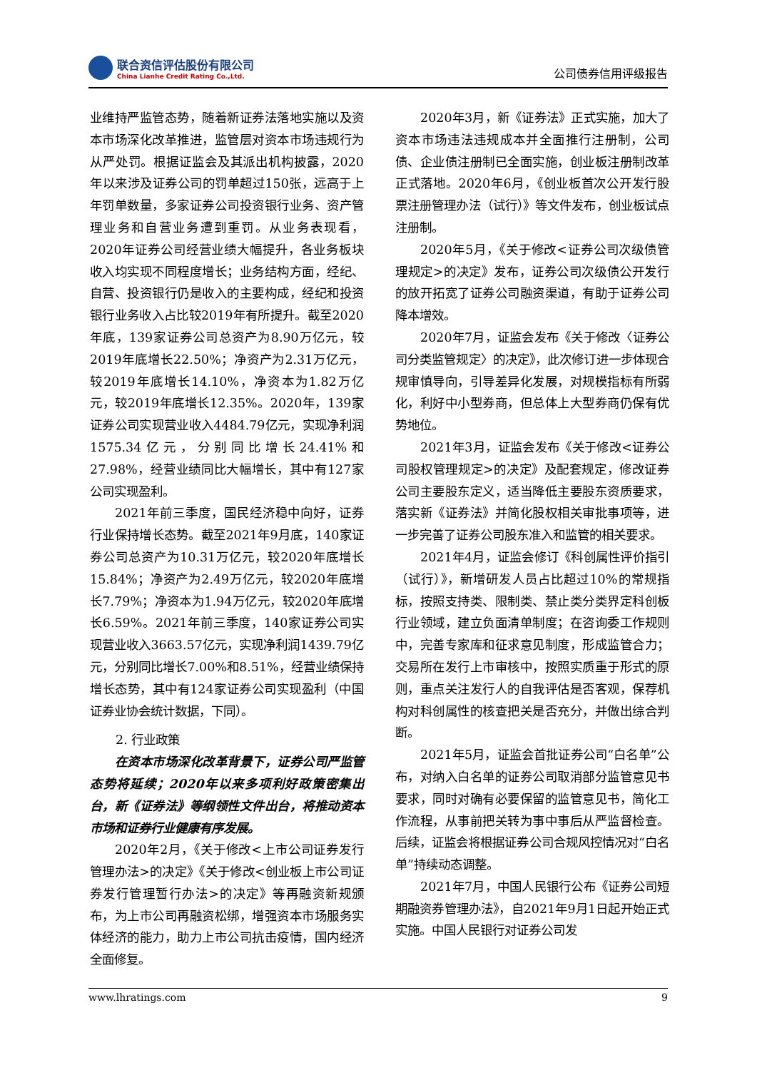联合资信评估股份有限公司
China Lianhe Credit Rating Co.,Ltd.
公司债券信用评级报告
业维持严监管态势，随着新证券法落地实施以及资本市场深化改革推进，监管层对资本市场违规行为从严处罚。根据证监会及其派出机构披露，2020年以来涉及证券公司的罚单超过150张，远高于上年罚单数量，多家证券公司投资银行业务、资产管理业务和自营业务遭到重罚。从业务表现看，2020年证券公司经营业绩大幅提升，各业务板块收入均实现不同程度增长；业务结构方面，经纪、自营、投资银行仍是收入的主要构成，经纪和投资银行业务收入占比较2019年有所提升。截至2020年底，139家证券公司总资产为8.90万亿元，较2019年底增长22.50%；净资产为2.31万亿元，较2019年底增长14.10%，净资本为1.82万亿元，较2019年底增长12.35%。2020年，139家证券公司实现营业收入4484.79亿元，实现净利润1575.34亿元，分别同比增长24.41%和27.98%，经营业绩同比大幅增长，其中有127家公司实现盈利。
2021年前三季度，国民经济稳中向好，证券行业保持增长态势。截至2021年9月底，140家证券公司总资产为10.31万亿元，较2020年底增长15.84%；净资产为2.49万亿元，较2020年底增长7.79%；净资本为1.94万亿元，较2020年底增长6.59%。2021年前三季度，140家证券公司实现营业收入3663.57亿元，实现净利润1439.79亿元，分别同比增长7.00%和8.51%，经营业绩保持增长态势，其中有124家证券公司实现盈利（中国证券业协会统计数据，下同）。
2. 行业政策
在资本市场深化改革背景下，证券公司严监管态势将延续；2020年以来多项利好政策密集出台，新《证券法》等纲领性文件出台，将推动资本市场和证券行业健康有序发展。
2020年2月，《关于修改<上市公司证券发行管理办法>的决定》《关于修改<创业板上市公司证券发行管理暂行办法>的决定》等再融资新规颁布，为上市公司再融资松绑，增强资本市场服务实体经济的能力，助力上市公司抗击疫情，国内经济全面修复。
2020年3月，新《证券法》正式实施，加大了资本市场违法违规成本并全面推行注册制，公司债、企业债注册制已全面实施，创业板注册制改革正式落地。2020年6月，《创业板首次公开发行股票注册管理办法（试行）》等文件发布，创业板试点注册制。
2020年5月，《关于修改<证券公司次级债管理规定>的决定》发布，证券公司次级债公开发行的放开拓宽了证券公司融资渠道，有助于证券公司降本增效。
2020年7月，证监会发布《关于修改〈证券公司分类监管规定〉的决定》，此次修订进一步体现合规审慎导向，引导差异化发展，对规模指标有所弱化，利好中小型券商，但总体上大型券商仍保有优势地位。
2021年3月，证监会发布《关于修改<证券公司股权管理规定>的决定》及配套规定，修改证券公司主要股东定义，适当降低主要股东资质要求，落实新《证券法》并简化股权相关审批事项等，进一步完善了证券公司股东准入和监管的相关要求。
2021年4月，证监会修订《科创属性评价指引（试行）》，新增研发人员占比超过10%的常规指标，按照支持类、限制类、禁止类分类界定科创板行业领域，建立负面清单制度；在咨询委工作规则中，完善专家库和征求意见制度，形成监管合力；交易所在发行上市审核中，按照实质重于形式的原则，重点关注发行人的自我评估是否客观，保荐机构对科创属性的核查把关是否充分，并做出综合判断。
2021年5月，证监会首批证券公司“白名单”公布，对纳入白名单的证券公司取消部分监管意见书要求，同时对确有必要保留的监管意见书，简化工作流程，从事前把关转为事中事后从严监督检查。后续，证监会将根据证券公司合规风控情况对“白名单”持续动态调整。
2021年7月，中国人民银行公布《证券公司短期融资券管理办法》，自2021年9月1日起开始正式实施。中国人民银行对证券公司发
www.lhratings.com 9